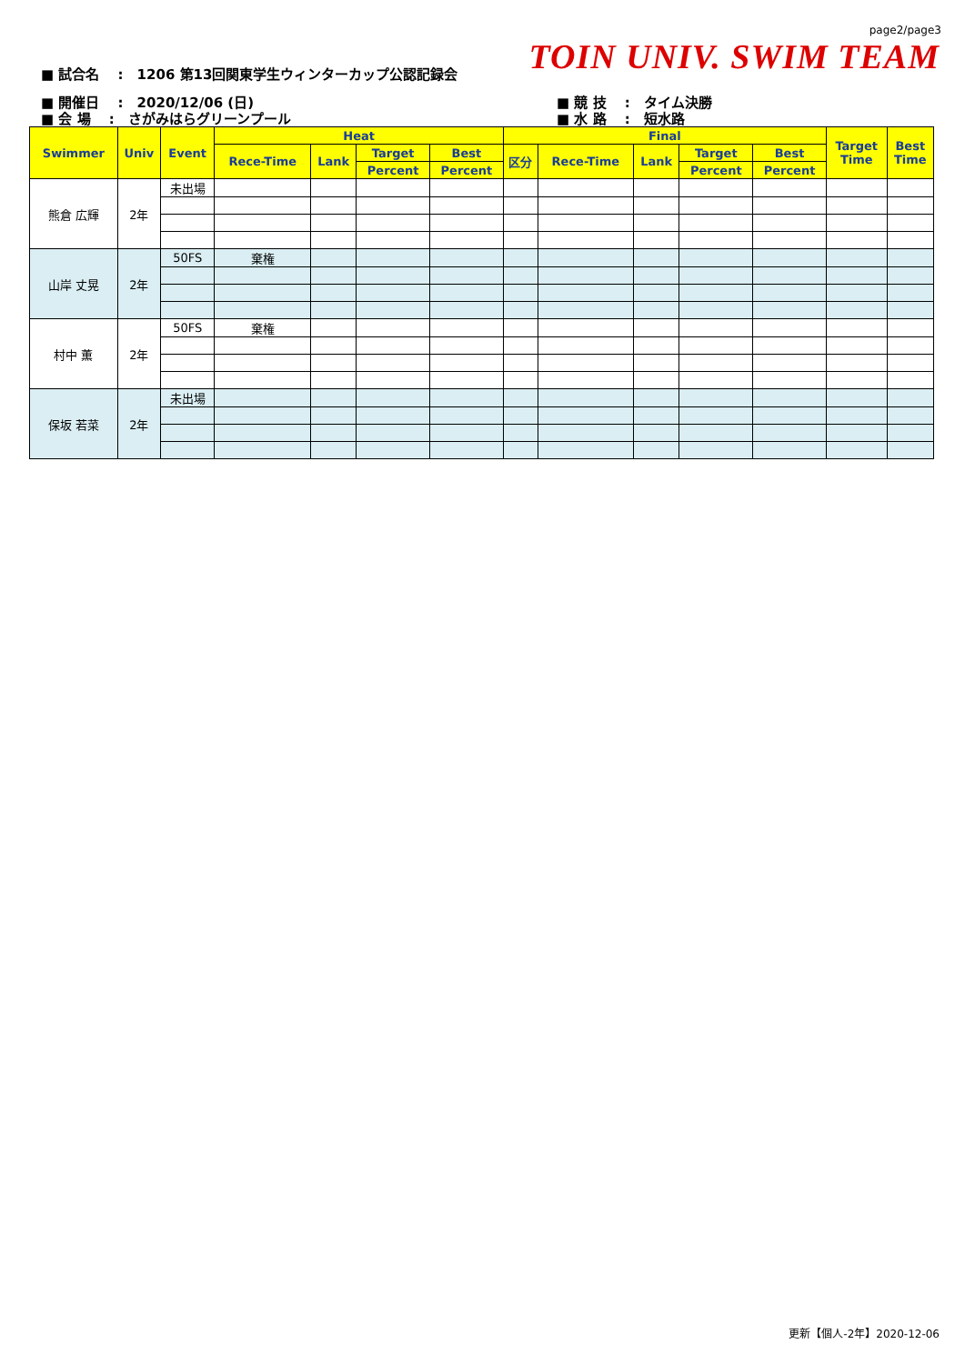page2/page3
TOIN UNIV. SWIM TEAM
■ 試合名　 :　1206 第13回関東学生ウィンターカップ公認記録会
■ 開催日　 :　2020/12/06 (日)
■ 会 場　 :　さがみはらグリーンプール
■ 競 技　 :　タイム決勝
■ 水 路　 :　短水路
| Swimmer | Univ | Event | Heat | | | | Final | | | | | Target Time | Best Time |
| --- | --- | --- | --- | --- | --- | --- | --- | --- | --- | --- | --- | --- | --- |
| | | | Rece-Time | Lank | Target | Best | 区分 | Rece-Time | Lank | Target | Best | | |
| | | | | | Percent | Percent | | | | Percent | Percent | | |
| 熊倉 広輝 | 2年 | 未出場 | | | | | | | | | | | |
| 山岸 丈晃 | 2年 | 50FS | 棄権 | | | | | | | | | | |
| 村中 薫 | 2年 | 50FS | 棄権 | | | | | | | | | | |
| 保坂 若菜 | 2年 | 未出場 | | | | | | | | | | | |
更新【個人-2年】2020-12-06